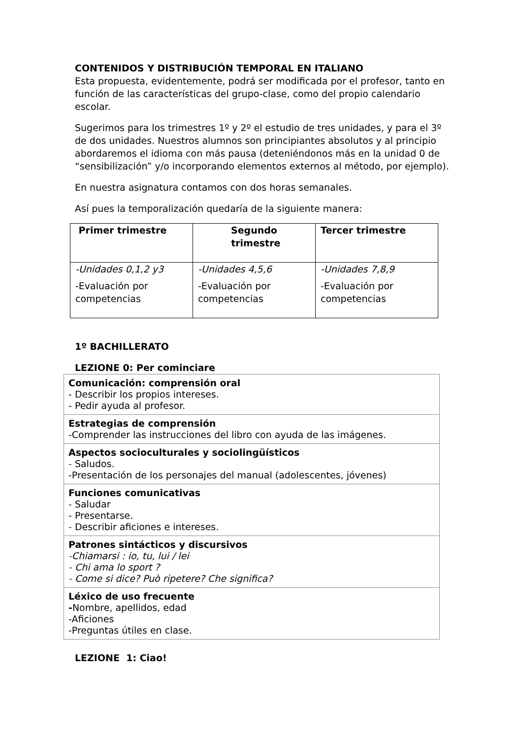CONTENIDOS Y DISTRIBUCIÓN TEMPORAL EN ITALIANO
Esta propuesta, evidentemente, podrá ser modificada por el profesor, tanto en función de las características del grupo-clase, como del propio calendario escolar.
Sugerimos para los trimestres 1º y 2º el estudio de tres unidades, y para el 3º de dos unidades. Nuestros alumnos son principiantes absolutos y al principio abordaremos el idioma con más pausa (deteniéndonos más en la unidad 0 de “sensibilización” y/o incorporando elementos externos al método, por ejemplo).
En nuestra asignatura contamos con dos horas semanales.
Así pues la temporalización quedaría de la siguiente manera:
| Primer trimestre | Segundo trimestre | Tercer trimestre |
| --- | --- | --- |
| -Unidades 0,1,2 y3 -Evaluación por competencias | -Unidades 4,5,6 -Evaluación por competencias | -Unidades 7,8,9 -Evaluación por competencias |
1º BACHILLERATO
LEZIONE 0: Per cominciare
| Comunicación: comprensión oral - Describir los propios intereses. - Pedir ayuda al profesor. |
| Estrategias de comprensión -Comprender las instrucciones del libro con ayuda de las imágenes. |
| Aspectos socioculturales y sociolingüísticos - Saludos. -Presentación de los personajes del manual (adolescentes, jóvenes) |
| Funciones comunicativas - Saludar - Presentarse. - Describir aficiones e intereses. |
| Patrones sintácticos y discursivos - Chiamarsi : io, tu, lui / lei - Chi ama lo sport ? - Come si dice? Può ripetere? Che significa? |
| Léxico de uso frecuente - Nombre, apellidos, edad -Aficiones -Preguntas útiles en clase. |
LEZIONE 1: Ciao!